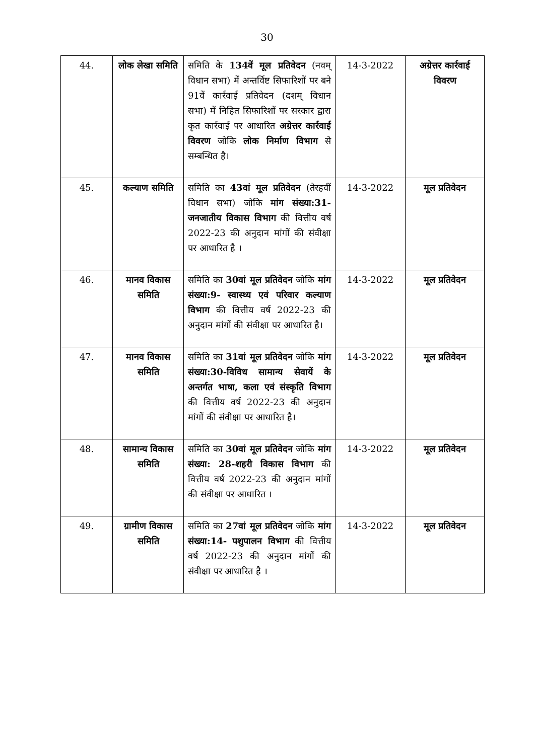30
| 44. | लोक लेखा समिति | समिति के 134वें मूल प्रतिवेदन (नवम् विधान सभा) में अन्तर्विष्ट सिफारिशों पर बने 91वें कार्रवाई प्रतिवेदन (दशम् विधान सभा) में निहित सिफारिशों पर सरकार द्वारा कृत कार्रवाई पर आधारित अग्रेत्तर कार्रवाई विवरण जोकि लोक निर्माण विभाग से सम्बन्धित है। | 14-3-2022 | अग्रेत्तर कार्रवाई विवरण |
| 45. | कल्याण समिति | समिति का 43वां मूल प्रतिवेदन (तेरहवीं विधान सभा) जोकि मांग संख्या:31-जनजातीय विकास विभाग की वित्तीय वर्ष 2022-23 की अनुदान मांगों की संवीक्षा पर आधारित है । | 14-3-2022 | मूल प्रतिवेदन |
| 46. | मानव विकास समिति | समिति का 30वां मूल प्रतिवेदन जोकि मांग संख्या:9- स्वास्थ्य एवं परिवार कल्याण विभाग की वित्तीय वर्ष 2022-23 की अनुदान मांगों की संवीक्षा पर आधारित है। | 14-3-2022 | मूल प्रतिवेदन |
| 47. | मानव विकास समिति | समिति का 31वां मूल प्रतिवेदन जोकि मांग संख्या:30-विविध सामान्य सेवायें के अन्तर्गत भाषा, कला एवं संस्कृति विभाग की वित्तीय वर्ष 2022-23 की अनुदान मांगों की संवीक्षा पर आधारित है। | 14-3-2022 | मूल प्रतिवेदन |
| 48. | सामान्य विकास समिति | समिति का 30वां मूल प्रतिवेदन जोकि मांग संख्या: 28-शहरी विकास विभाग की वित्तीय वर्ष 2022-23 की अनुदान मांगों की संवीक्षा पर आधारित । | 14-3-2022 | मूल प्रतिवेदन |
| 49. | ग्रामीण विकास समिति | समिति का 27वां मूल प्रतिवेदन जोकि मांग संख्या:14- पशुपालन विभाग की वित्तीय वर्ष 2022-23 की अनुदान मांगों की संवीक्षा पर आधारित है । | 14-3-2022 | मूल प्रतिवेदन |